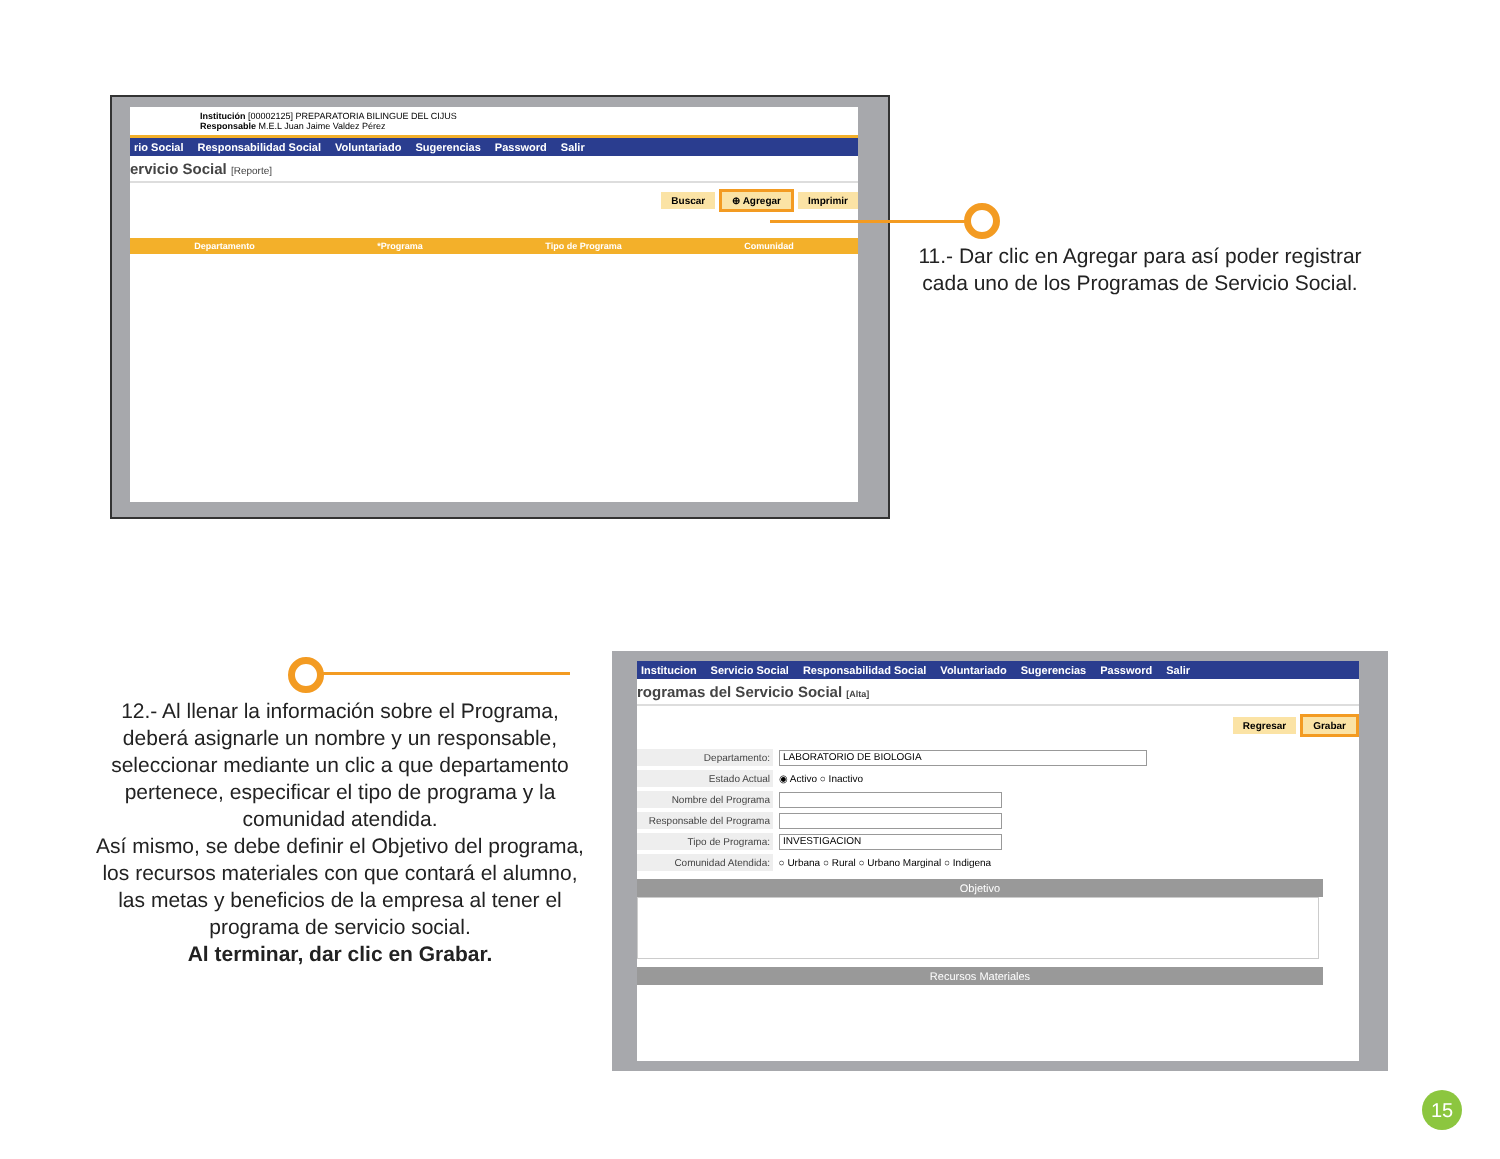Institución [00002125] PREPARATORIA BILINGUE DEL CIJUS
Responsable M.E.L Juan Jaime Valdez Pérez
rio Social Responsabilidad Social Voluntariado Sugerencias Password Salir
ervicio Social [Reporte]
Buscar ⊕ Agregar Imprimir
Departamento *Programa Tipo de Programa Comunidad
11.- Dar clic en Agregar para así poder registrar cada uno de los Programas de Servicio Social.
12.- Al llenar la información sobre el Programa, deberá asignarle un nombre y un responsable, seleccionar mediante un clic a que departamento pertenece, especificar el tipo de programa y la comunidad atendida.
Así mismo, se debe definir el Objetivo del programa, los recursos materiales con que contará el alumno, las metas y beneficios de la empresa al tener el programa de servicio social.
Al terminar, dar clic en Grabar.
Institucion Servicio Social Responsabilidad Social Voluntariado Sugerencias Password Salir
rogramas del Servicio Social [Alta]
Regresar Grabar
Departamento: LABORATORIO DE BIOLOGIA
Estado Actual ◉ Activo ○ Inactivo
Nombre del Programa
Responsable del Programa
Tipo de Programa: INVESTIGACION
Comunidad Atendida: ○ Urbana ○ Rural ○ Urbano Marginal ○ Indigena
Objetivo
Recursos Materiales
15